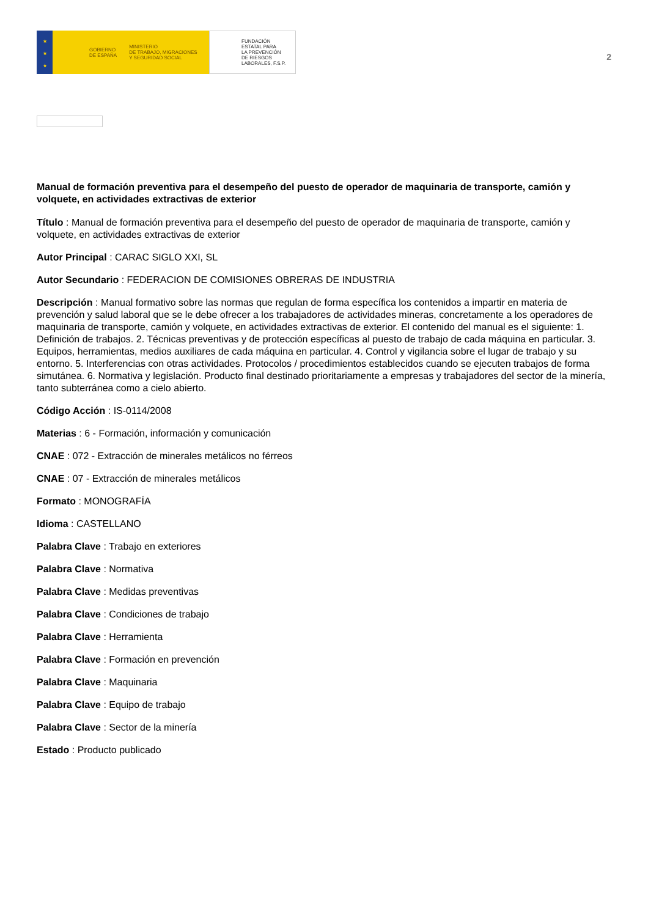★
★
★
GOBIERNO
DE ESPAÑA MINISTERIO
DE TRABAJO, MIGRACIONES
Y SEGURIDAD SOCIAL
FUNDACIÓN
ESTATAL PARA
LA PREVENCIÓN
DE RIESGOS
LABORALES, F.S.P.
2
Manual de formación preventiva para el desempeño del puesto de operador de maquinaria de transporte, camión y volquete, en actividades extractivas de exterior
Título : Manual de formación preventiva para el desempeño del puesto de operador de maquinaria de transporte, camión y volquete, en actividades extractivas de exterior
Autor Principal : CARAC SIGLO XXI, SL
Autor Secundario : FEDERACION DE COMISIONES OBRERAS DE INDUSTRIA
Descripción : Manual formativo sobre las normas que regulan de forma específica los contenidos a impartir en materia de prevención y salud laboral que se le debe ofrecer a los trabajadores de actividades mineras, concretamente a los operadores de maquinaria de transporte, camión y volquete, en actividades extractivas de exterior. El contenido del manual es el siguiente: 1. Definición de trabajos. 2. Técnicas preventivas y de protección específicas al puesto de trabajo de cada máquina en particular. 3. Equipos, herramientas, medios auxiliares de cada máquina en particular. 4. Control y vigilancia sobre el lugar de trabajo y su entorno. 5. Interferencias con otras actividades. Protocolos / procedimientos establecidos cuando se ejecuten trabajos de forma simutánea. 6. Normativa y legislación. Producto final destinado prioritariamente a empresas y trabajadores del sector de la minería, tanto subterránea como a cielo abierto.
Código Acción : IS-0114/2008
Materias : 6 - Formación, información y comunicación
CNAE : 072 - Extracción de minerales metálicos no férreos
CNAE : 07 - Extracción de minerales metálicos
Formato : MONOGRAFÍA
Idioma : CASTELLANO
Palabra Clave : Trabajo en exteriores
Palabra Clave : Normativa
Palabra Clave : Medidas preventivas
Palabra Clave : Condiciones de trabajo
Palabra Clave : Herramienta
Palabra Clave : Formación en prevención
Palabra Clave : Maquinaria
Palabra Clave : Equipo de trabajo
Palabra Clave : Sector de la minería
Estado : Producto publicado